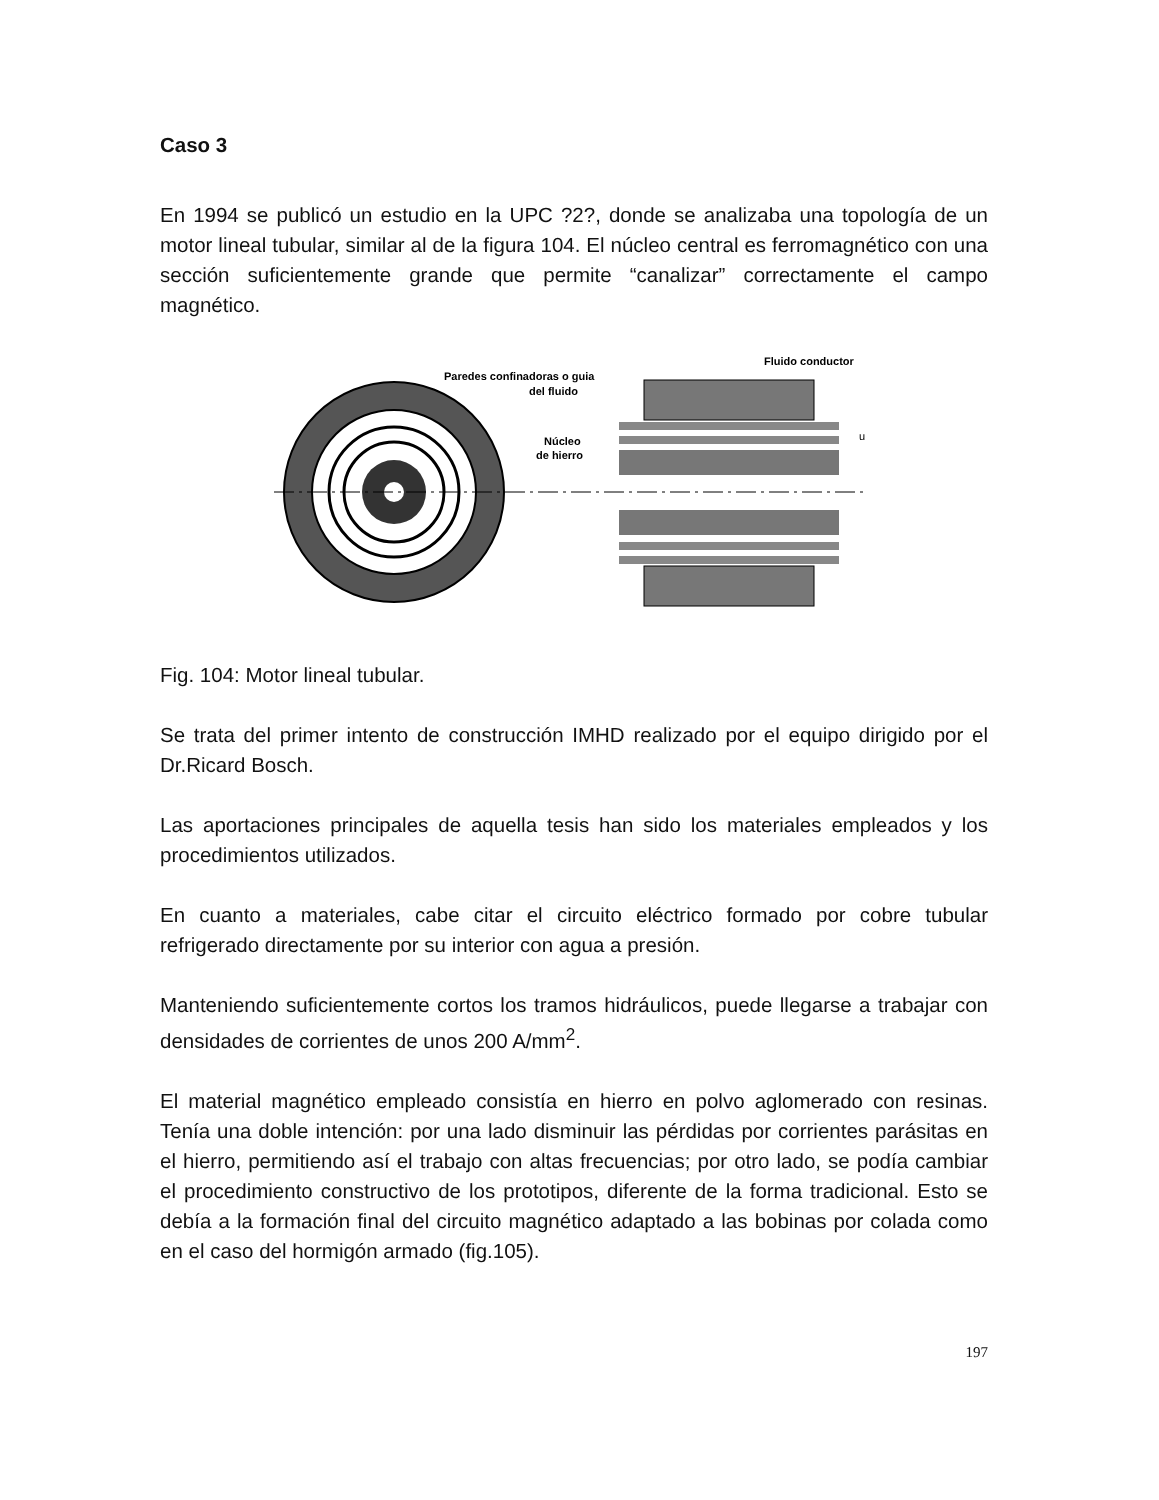Caso 3
En 1994 se publicó un estudio en la UPC ?2?, donde se analizaba una topología de un motor lineal tubular, similar al de la figura 104. El núcleo central es ferromagnético con una sección suficientemente grande que permite “canalizar” correctamente el campo magnético.
Fluido conductor
Paredes confinadoras o guia
del fluido
Núcleo
de hierro
u
Fig. 104: Motor lineal tubular.
Se trata del primer intento de construcción IMHD realizado por el equipo dirigido por el Dr.Ricard Bosch.
Las aportaciones principales de aquella tesis han sido los materiales empleados y los procedimientos utilizados.
En cuanto a materiales, cabe citar el circuito eléctrico formado por cobre tubular refrigerado directamente por su interior con agua a presión.
Manteniendo suficientemente cortos los tramos hidráulicos, puede llegarse a trabajar con densidades de corrientes de unos 200 A/mm<sup>2</sup>.
El material magnético empleado consistía en hierro en polvo aglomerado con resinas. Tenía una doble intención: por una lado disminuir las pérdidas por corrientes parásitas en el hierro, permitiendo así el trabajo con altas frecuencias; por otro lado, se podía cambiar el procedimiento constructivo de los prototipos, diferente de la forma tradicional. Esto se debía a la formación final del circuito magnético adaptado a las bobinas por colada como en el caso del hormigón armado (fig.105).
197